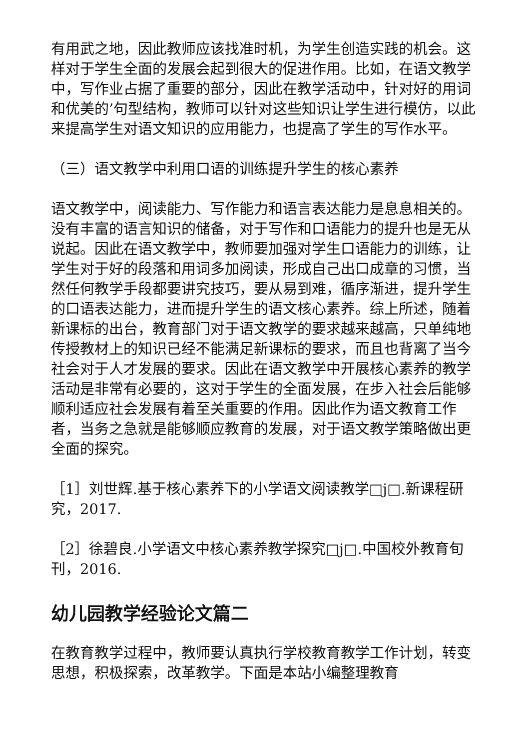有用武之地，因此教师应该找准时机，为学生创造实践的机会。这样对于学生全面的发展会起到很大的促进作用。比如，在语文教学中，写作业占据了重要的部分，因此在教学活动中，针对好的用词和优美的’句型结构，教师可以针对这些知识让学生进行模仿，以此来提高学生对语文知识的应用能力，也提高了学生的写作水平。
（三）语文教学中利用口语的训练提升学生的核心素养
语文教学中，阅读能力、写作能力和语言表达能力是息息相关的。没有丰富的语言知识的储备，对于写作和口语能力的提升也是无从说起。因此在语文教学中，教师要加强对学生口语能力的训练，让学生对于好的段落和用词多加阅读，形成自己出口成章的习惯，当然任何教学手段都要讲究技巧，要从易到难，循序渐进，提升学生的口语表达能力，进而提升学生的语文核心素养。综上所述，随着新课标的出台，教育部门对于语文教学的要求越来越高，只单纯地传授教材上的知识已经不能满足新课标的要求，而且也背离了当今社会对于人才发展的要求。因此在语文教学中开展核心素养的教学活动是非常有必要的，这对于学生的全面发展，在步入社会后能够顺利适应社会发展有着至关重要的作用。因此作为语文教育工作者，当务之急就是能够顺应教育的发展，对于语文教学策略做出更全面的探究。
［1］刘世辉.基于核心素养下的小学语文阅读教学□j□.新课程研究，2017.
［2］徐碧良.小学语文中核心素养教学探究□j□.中国校外教育旬刊，2016.
幼儿园教学经验论文篇二
在教育教学过程中，教师要认真执行学校教育教学工作计划，转变思想，积极探索，改革教学。下面是本站小编整理教育